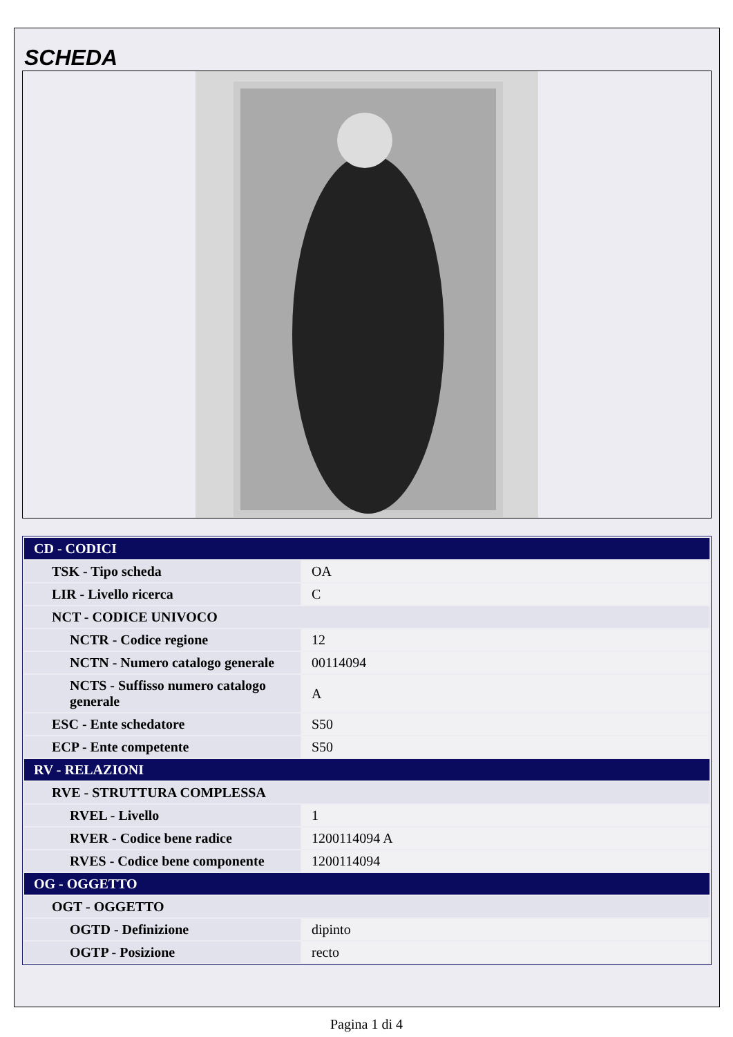SCHEDA
| CD - CODICI | |
| TSK - Tipo scheda | OA |
| LIR - Livello ricerca | C |
| NCT - CODICE UNIVOCO | |
| NCTR - Codice regione | 12 |
| NCTN - Numero catalogo generale | 00114094 |
| NCTS - Suffisso numero catalogo generale | A |
| ESC - Ente schedatore | S50 |
| ECP - Ente competente | S50 |
| RV - RELAZIONI | |
| RVE - STRUTTURA COMPLESSA | |
| RVEL - Livello | 1 |
| RVER - Codice bene radice | 1200114094 A |
| RVES - Codice bene componente | 1200114094 |
| OG - OGGETTO | |
| OGT - OGGETTO | |
| OGTD - Definizione | dipinto |
| OGTP - Posizione | recto |
Pagina 1 di 4